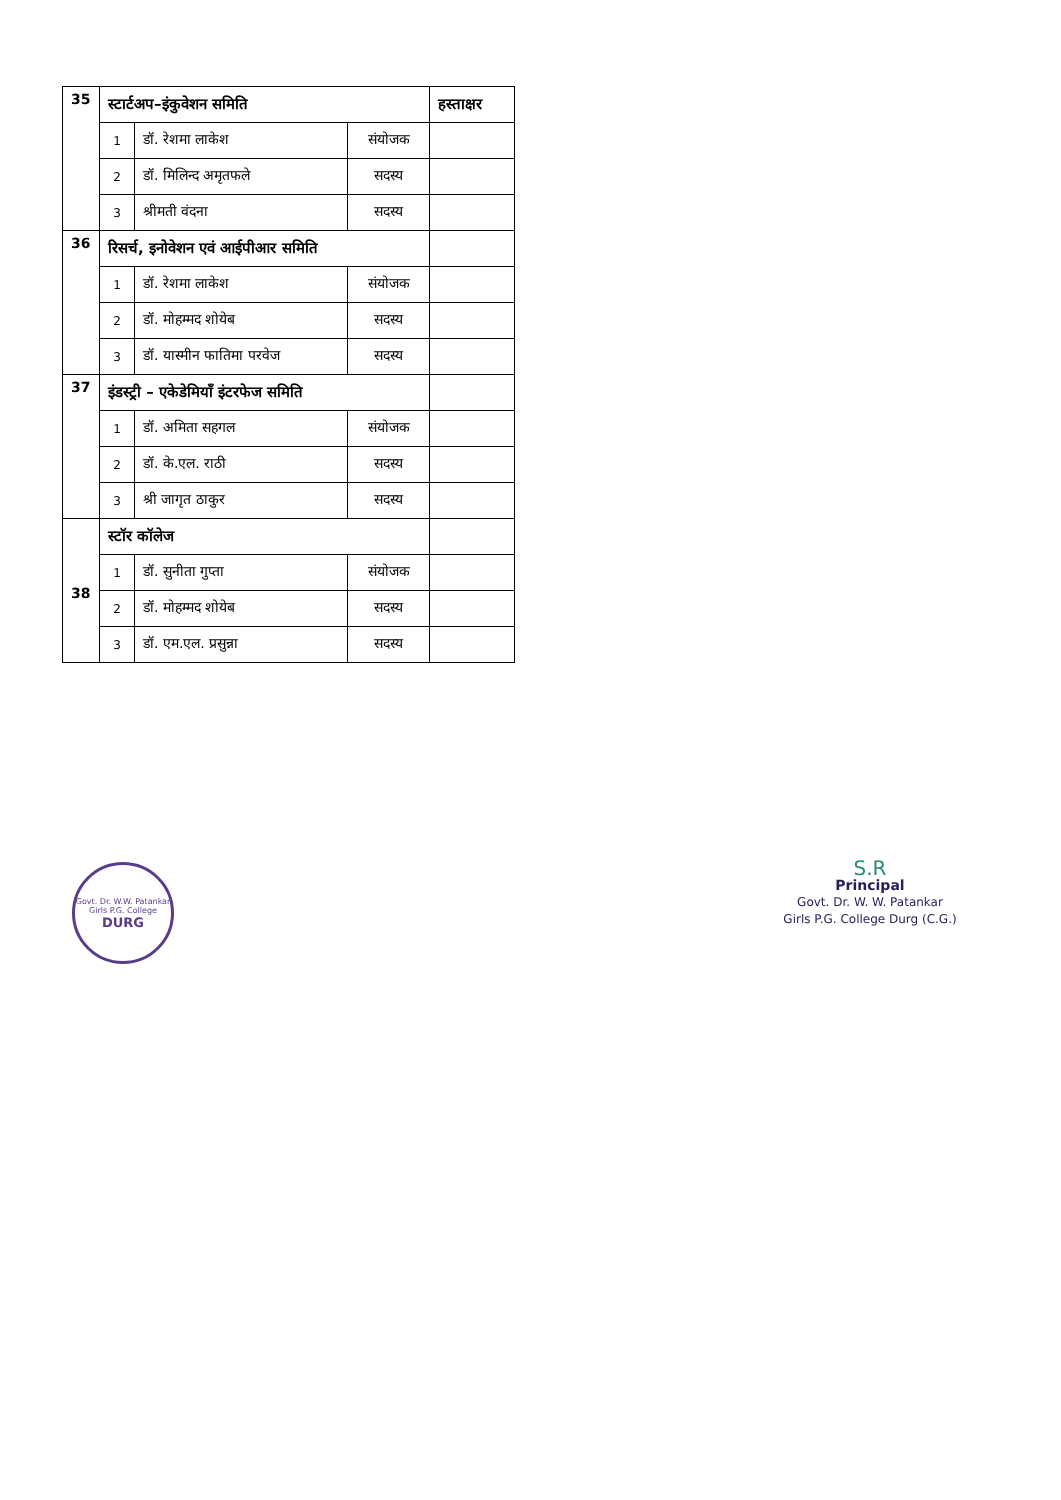| 35 | स्टार्टअप–इंकुवेशन समिति | | | हस्ताक्षर |
| | 1 | डॉ. रेशमा लाकेश | संयोजक | |
| | 2 | डॉ. मिलिन्द अमृतफले | सदस्य | |
| | 3 | श्रीमती वंदना | सदस्य | |
| 36 | रिसर्च, इनोवेशन एवं आईपीआर समिति | | | |
| | 1 | डॉ. रेशमा लाकेश | संयोजक | |
| | 2 | डॉ. मोहम्मद शोयेब | सदस्य | |
| | 3 | डॉ. यास्मीन फातिमा परवेज | सदस्य | |
| 37 | इंडस्ट्री – एकेडेमियाँ इंटरफेज समिति | | | |
| | 1 | डॉ. अमिता सहगल | संयोजक | |
| | 2 | डॉ. के.एल. राठी | सदस्य | |
| | 3 | श्री जागृत ठाकुर | सदस्य | |
| 38 | स्टॉर कॉलेज | | | |
| | 1 | डॉ. सुनीता गुप्ता | संयोजक | |
| | 2 | डॉ. मोहम्मद शोयेब | सदस्य | |
| | 3 | डॉ. एम.एल. प्रसुन्ना | सदस्य | |
Govt. Dr. W.W. Patankar Girls P.G. College
DURG
S.R
Principal
Govt. Dr. W. W. Patankar
Girls P.G. College Durg (C.G.)